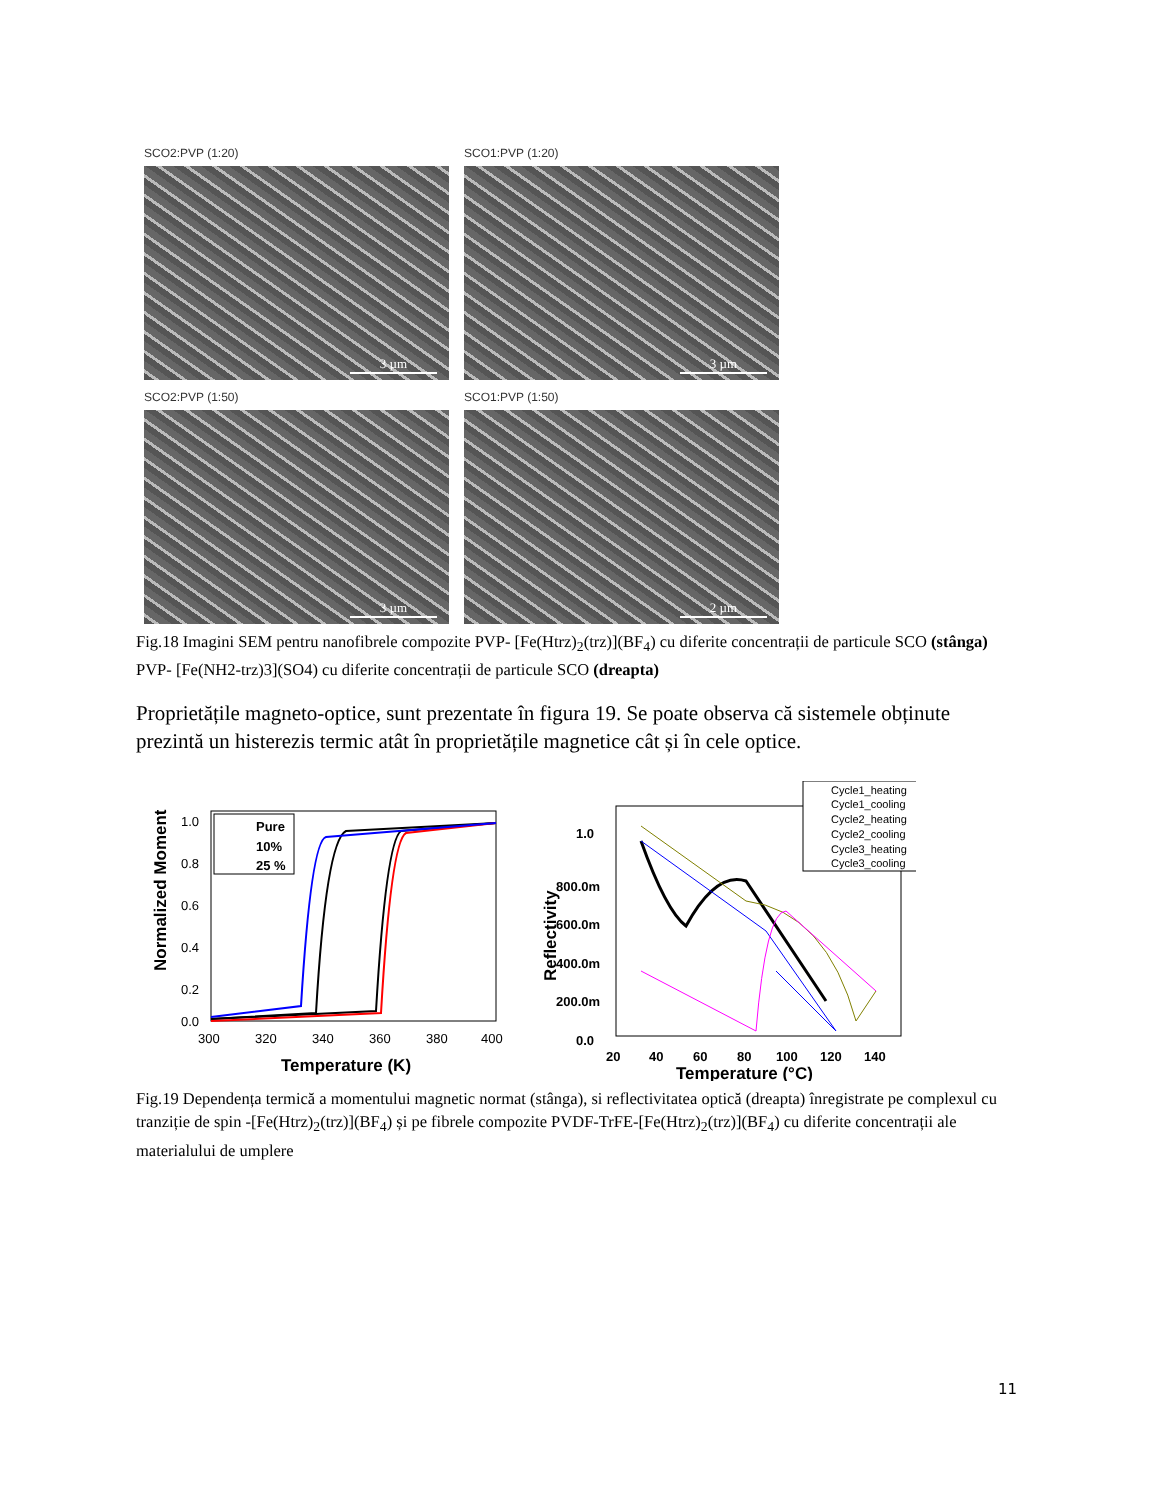SCO2:PVP (1:20)
3 µm
SCO1:PVP (1:20)
3 µm
SCO2:PVP (1:50)
3 µm
SCO1:PVP (1:50)
2 µm
Fig.18 Imagini SEM pentru nanofibrele compozite PVP- [Fe(Htrz)<sub>2</sub>(trz)](BF<sub>4</sub>) cu diferite concentrații de particule SCO (stânga) PVP- [Fe(NH2-trz)3](SO4) cu diferite concentrații de particule SCO (dreapta)
Proprietățile magneto-optice, sunt prezentate în figura 19. Se poate observa că sistemele obținute prezintă un histerezis termic atât în proprietățile magnetice cât și în cele optice.
Normalized Moment
1.0
0.8
0.6
0.4
0.2
0.0
300
320
340
360
380
400
Temperature (K)
Pure
10%
25 %
Reflectivity
1.0
800.0m
600.0m
400.0m
200.0m
0.0
20
40
60
80
100
120
140
Temperature (°C)
Cycle1_heating
Cycle1_cooling
Cycle2_heating
Cycle2_cooling
Cycle3_heating
Cycle3_cooling
Fig.19 Dependența termică a momentului magnetic normat (stânga), si reflectivitatea optică (dreapta) înregistrate pe complexul cu tranziție de spin -[Fe(Htrz)<sub>2</sub>(trz)](BF<sub>4</sub>) și pe fibrele compozite PVDF-TrFE-[Fe(Htrz)<sub>2</sub>(trz)](BF<sub>4</sub>) cu diferite concentrații ale materialului de umplere
11